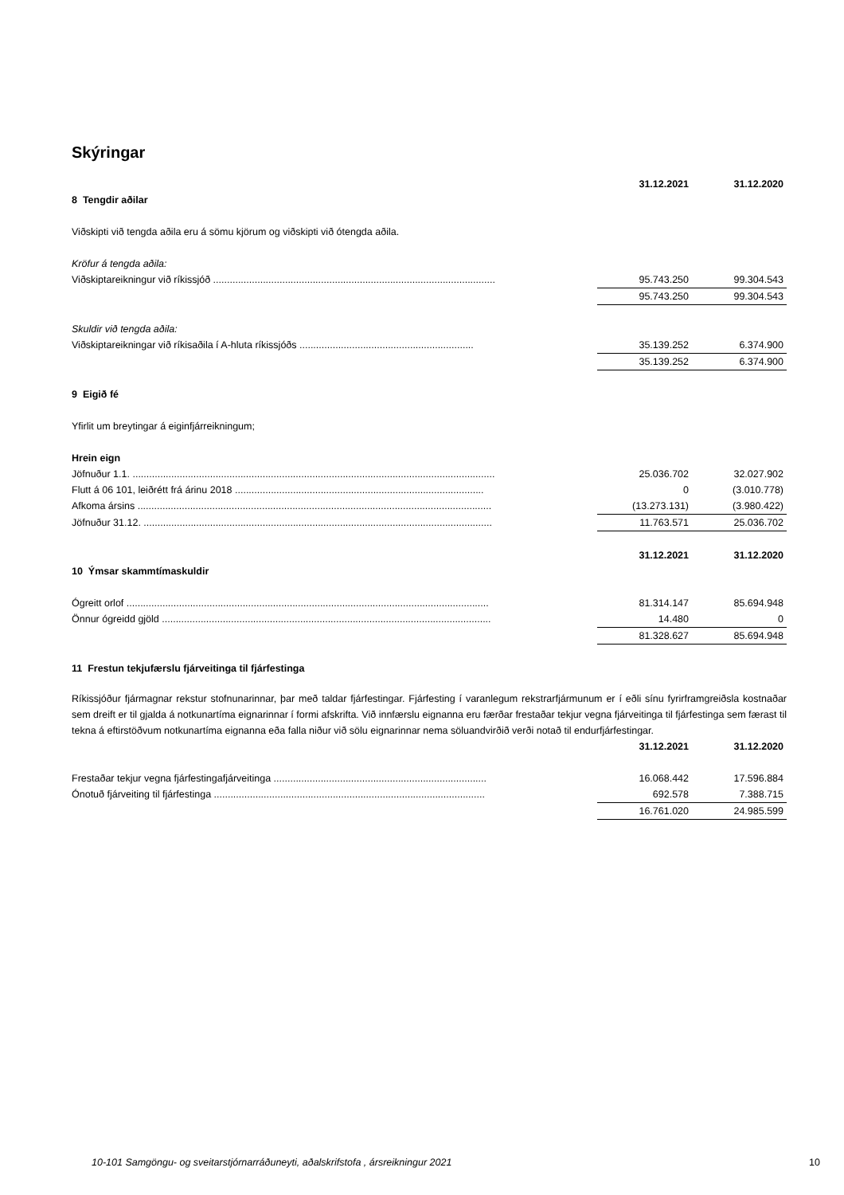Skýringar
| | 31.12.2021 | 31.12.2020 |
| 8 Tengdir aðilar | | |
| Viðskipti við tengda aðila eru á sömu kjörum og viðskipti við ótengda aðila. | | |
| Kröfur á tengda aðila: | | |
| Viðskiptareikningur við ríkissjóð ...................................................................................................... | 95.743.250 | 99.304.543 |
| | 95.743.250 | 99.304.543 |
| Skuldir við tengda aðila: | | |
| Viðskiptareikningar við ríkisaðila í A-hluta ríkissjóðs ............................................................... | 35.139.252 | 6.374.900 |
| | 35.139.252 | 6.374.900 |
| 9 Eigið fé | | |
| Yfirlit um breytingar á eiginfjárreikningum; | | |
| Hrein eign | | |
| Jöfnuður 1.1. ................................................................................................................................... | 25.036.702 | 32.027.902 |
| Flutt á 06 101, leiðrétt frá árinu 2018 .......................................................................................... | 0 | (3.010.778) |
| Afkoma ársins ................................................................................................................................ | (13.273.131) | (3.980.422) |
| Jöfnuður 31.12. .............................................................................................................................. | 11.763.571 | 25.036.702 |
| | 31.12.2021 | 31.12.2020 |
| 10 Ýmsar skammtímaskuldir | | |
| Ógreitt orlof ................................................................................................................................... | 81.314.147 | 85.694.948 |
| Önnur ógreidd gjöld ....................................................................................................................... | 14.480 | 0 |
| | 81.328.627 | 85.694.948 |
| 11 Frestun tekjufærslu fjárveitinga til fjárfestinga | | |
Ríkissjóður fjármagnar rekstur stofnunarinnar, þar með taldar fjárfestingar. Fjárfesting í varanlegum rekstrarfjármunum er í eðli sínu fyrirframgreiðsla kostnaðar sem dreift er til gjalda á notkunartíma eignarinnar í formi afskrifta. Við innfærslu eignanna eru færðar frestaðar tekjur vegna fjárveitinga til fjárfestinga sem færast til tekna á eftirstöðvum notkunartíma eignanna eða falla niður við sölu eignarinnar nema söluandvirðið verði notað til endurfjárfestingar.
| | 31.12.2021 | 31.12.2020 |
| Frestaðar tekjur vegna fjárfestingafjárveitinga ............................................................................. | 16.068.442 | 17.596.884 |
| Ónotuð fjárveiting til fjárfestinga .................................................................................................. | 692.578 | 7.388.715 |
| | 16.761.020 | 24.985.599 |
10-101 Samgöngu- og sveitarstjórnarráðuneyti, aðalskrifstofa , ársreikningur 2021 10